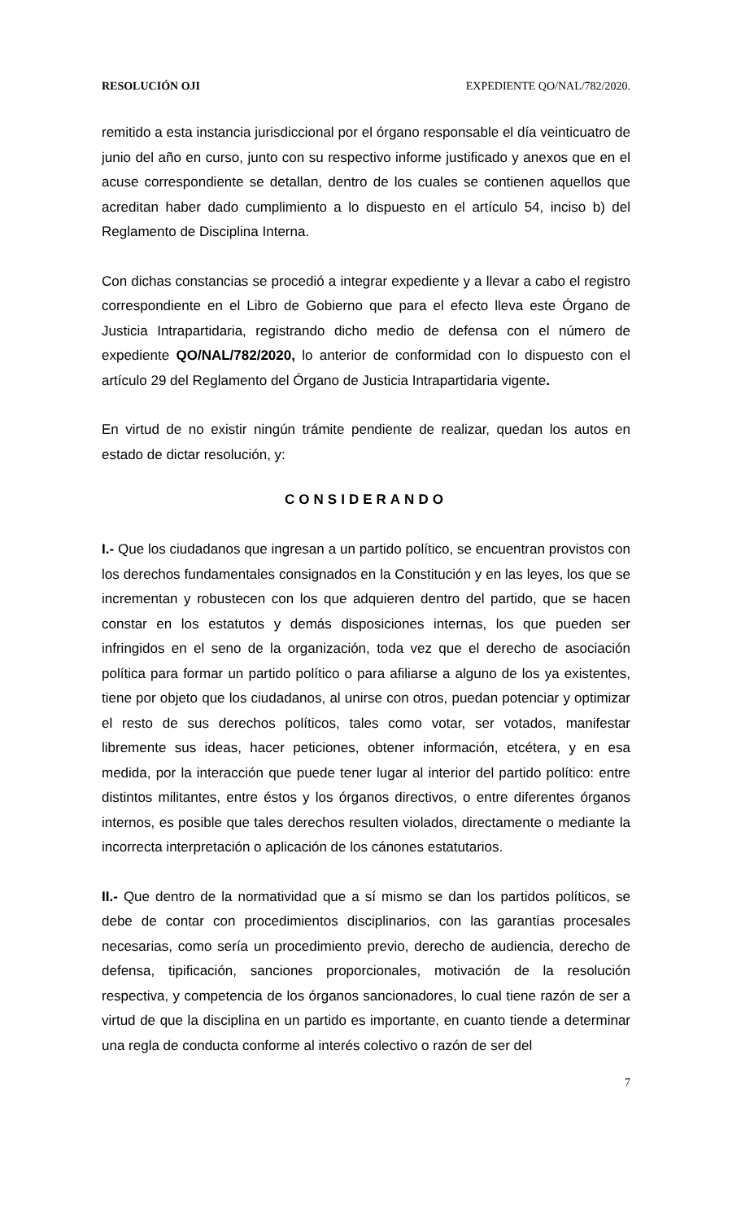RESOLUCIÓN OJI EXPEDIENTE QO/NAL/782/2020.
remitido a esta instancia jurisdiccional por el órgano responsable el día veinticuatro de junio del año en curso, junto con su respectivo informe justificado y anexos que en el acuse correspondiente se detallan, dentro de los cuales se contienen aquellos que acreditan haber dado cumplimiento a lo dispuesto en el artículo 54, inciso b) del Reglamento de Disciplina Interna.
Con dichas constancias se procedió a integrar expediente y a llevar a cabo el registro correspondiente en el Libro de Gobierno que para el efecto lleva este Órgano de Justicia Intrapartidaria, registrando dicho medio de defensa con el número de expediente QO/NAL/782/2020, lo anterior de conformidad con lo dispuesto con el artículo 29 del Reglamento del Órgano de Justicia Intrapartidaria vigente.
En virtud de no existir ningún trámite pendiente de realizar, quedan los autos en estado de dictar resolución, y:
CONSIDERANDO
I.- Que los ciudadanos que ingresan a un partido político, se encuentran provistos con los derechos fundamentales consignados en la Constitución y en las leyes, los que se incrementan y robustecen con los que adquieren dentro del partido, que se hacen constar en los estatutos y demás disposiciones internas, los que pueden ser infringidos en el seno de la organización, toda vez que el derecho de asociación política para formar un partido político o para afiliarse a alguno de los ya existentes, tiene por objeto que los ciudadanos, al unirse con otros, puedan potenciar y optimizar el resto de sus derechos políticos, tales como votar, ser votados, manifestar libremente sus ideas, hacer peticiones, obtener información, etcétera, y en esa medida, por la interacción que puede tener lugar al interior del partido político: entre distintos militantes, entre éstos y los órganos directivos, o entre diferentes órganos internos, es posible que tales derechos resulten violados, directamente o mediante la incorrecta interpretación o aplicación de los cánones estatutarios.
II.- Que dentro de la normatividad que a sí mismo se dan los partidos políticos, se debe de contar con procedimientos disciplinarios, con las garantías procesales necesarias, como sería un procedimiento previo, derecho de audiencia, derecho de defensa, tipificación, sanciones proporcionales, motivación de la resolución respectiva, y competencia de los órganos sancionadores, lo cual tiene razón de ser a virtud de que la disciplina en un partido es importante, en cuanto tiende a determinar una regla de conducta conforme al interés colectivo o razón de ser del
7